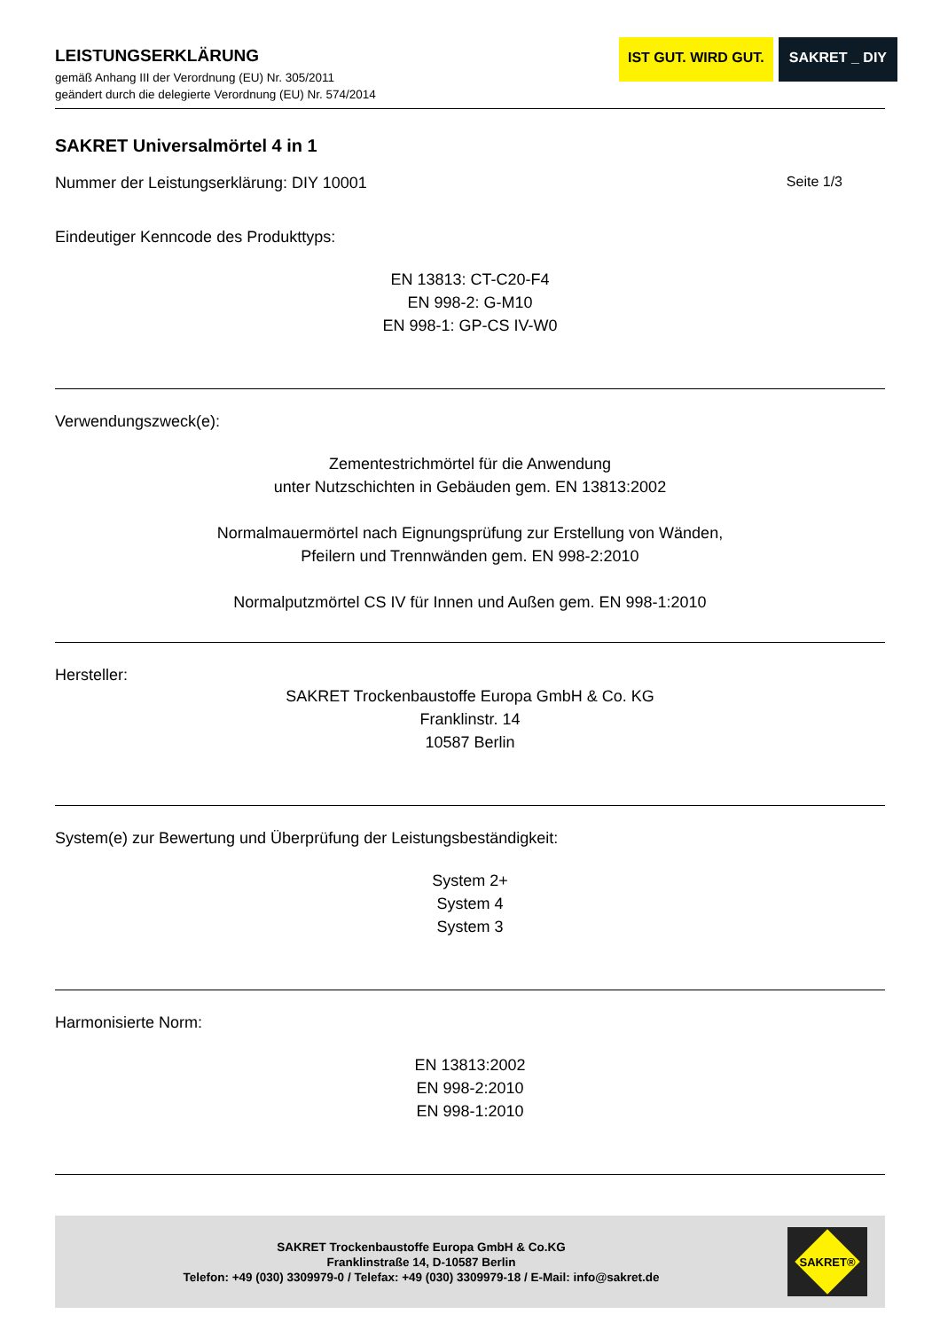LEISTUNGSERKLÄRUNG
gemäß Anhang III der Verordnung (EU) Nr. 305/2011
geändert durch die delegierte Verordnung (EU) Nr. 574/2014
IST GUT. WIRD GUT. SAKRET _ DIY
SAKRET Universalmörtel 4 in 1
Nummer der Leistungserklärung: DIY 10001 Seite 1/3
Eindeutiger Kenncode des Produkttyps:
EN 13813: CT-C20-F4
EN 998-2: G-M10
EN 998-1: GP-CS IV-W0
Verwendungszweck(e):
Zementestrichmörtel für die Anwendung
unter Nutzschichten in Gebäuden gem. EN 13813:2002
Normalmauermörtel nach Eignungsprüfung zur Erstellung von Wänden,
Pfeilern und Trennwänden gem. EN 998-2:2010
Normalputzmörtel CS IV für Innen und Außen gem. EN 998-1:2010
Hersteller:
SAKRET Trockenbaustoffe Europa GmbH & Co. KG
Franklinstr. 14
10587 Berlin
System(e) zur Bewertung und Überprüfung der Leistungsbeständigkeit:
System 2+
System 4
System 3
Harmonisierte Norm:
EN 13813:2002
EN 998-2:2010
EN 998-1:2010
SAKRET Trockenbaustoffe Europa GmbH & Co.KG
Franklinstraße 14, D-10587 Berlin
Telefon: +49 (030) 3309979-0 / Telefax: +49 (030) 3309979-18 / E-Mail: info@sakret.de
SAKRET®